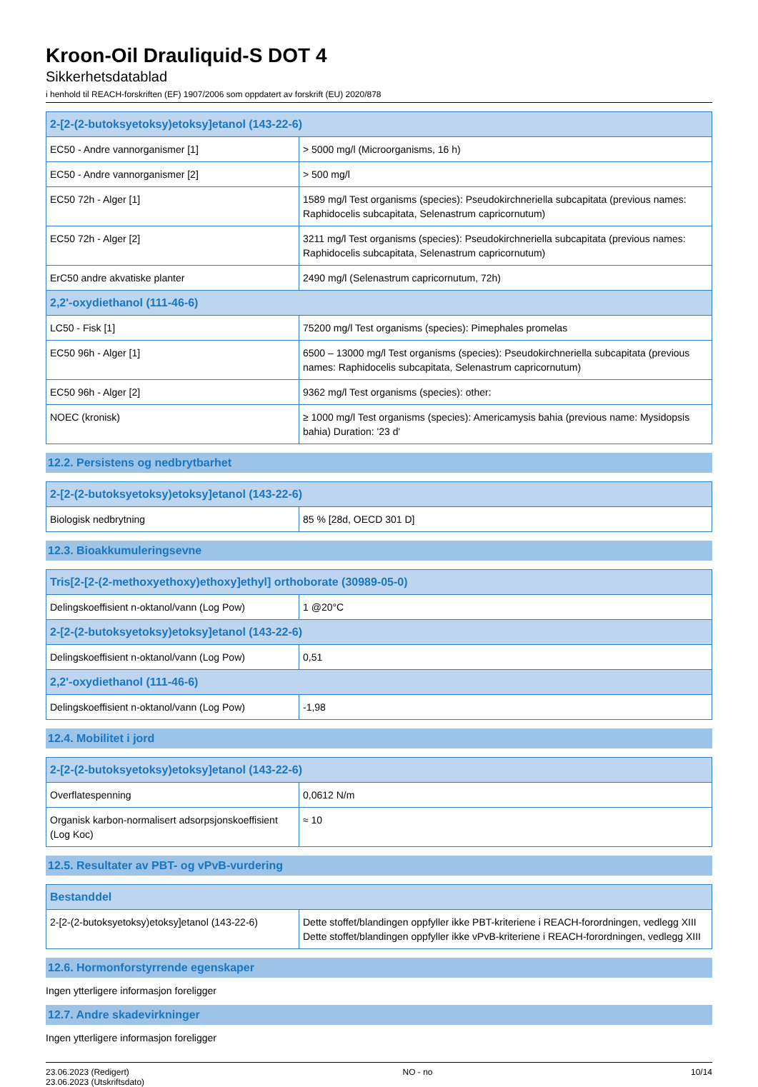Kroon-Oil Drauliquid-S DOT 4
Sikkerhetsdatablad
i henhold til REACH-forskriften (EF) 1907/2006 som oppdatert av forskrift (EU) 2020/878
| 2-[2-(2-butoksyetoksy)etoksy]etanol (143-22-6) | |
| --- | --- |
| EC50 - Andre vannorganismer [1] | > 5000 mg/l (Microorganisms, 16 h) |
| EC50 - Andre vannorganismer [2] | > 500 mg/l |
| EC50 72h - Alger [1] | 1589 mg/l Test organisms (species): Pseudokirchneriella subcapitata (previous names: Raphidocelis subcapitata, Selenastrum capricornutum) |
| EC50 72h - Alger [2] | 3211 mg/l Test organisms (species): Pseudokirchneriella subcapitata (previous names: Raphidocelis subcapitata, Selenastrum capricornutum) |
| ErC50 andre akvatiske planter | 2490 mg/l (Selenastrum capricornutum, 72h) |
| 2,2'-oxydiethanol (111-46-6) | |
| LC50 - Fisk [1] | 75200 mg/l Test organisms (species): Pimephales promelas |
| EC50 96h - Alger [1] | 6500 – 13000 mg/l Test organisms (species): Pseudokirchneriella subcapitata (previous names: Raphidocelis subcapitata, Selenastrum capricornutum) |
| EC50 96h - Alger [2] | 9362 mg/l Test organisms (species): other: |
| NOEC (kronisk) | ≥ 1000 mg/l Test organisms (species): Americamysis bahia (previous name: Mysidopsis bahia) Duration: '23 d' |
12.2. Persistens og nedbrytbarhet
| 2-[2-(2-butoksyetoksy)etoksy]etanol (143-22-6) | |
| --- | --- |
| Biologisk nedbrytning | 85 % [28d, OECD 301 D] |
12.3. Bioakkumuleringsevne
| Tris[2-[2-(2-methoxyethoxy)ethoxy]ethyl] orthoborate (30989-05-0) | |
| --- | --- |
| Delingskoeffisient n-oktanol/vann (Log Pow) | 1 @20°C |
| 2-[2-(2-butoksyetoksy)etoksy]etanol (143-22-6) | |
| Delingskoeffisient n-oktanol/vann (Log Pow) | 0,51 |
| 2,2'-oxydiethanol (111-46-6) | |
| Delingskoeffisient n-oktanol/vann (Log Pow) | -1,98 |
12.4. Mobilitet i jord
| 2-[2-(2-butoksyetoksy)etoksy]etanol (143-22-6) | |
| --- | --- |
| Overflatespenning | 0,0612 N/m |
| Organisk karbon-normalisert adsorpsjonskoeffisient (Log Koc) | ≈ 10 |
12.5. Resultater av PBT- og vPvB-vurdering
| Bestanddel | |
| --- | --- |
| 2-[2-(2-butoksyetoksy)etoksy]etanol (143-22-6) | Dette stoffet/blandingen oppfyller ikke PBT-kriteriene i REACH-forordningen, vedlegg XIII Dette stoffet/blandingen oppfyller ikke vPvB-kriteriene i REACH-forordningen, vedlegg XIII |
12.6. Hormonforstyrrende egenskaper
Ingen ytterligere informasjon foreligger
12.7. Andre skadevirkninger
Ingen ytterligere informasjon foreligger
23.06.2023 (Redigert)
23.06.2023 (Utskriftsdato)
NO - no 10/14